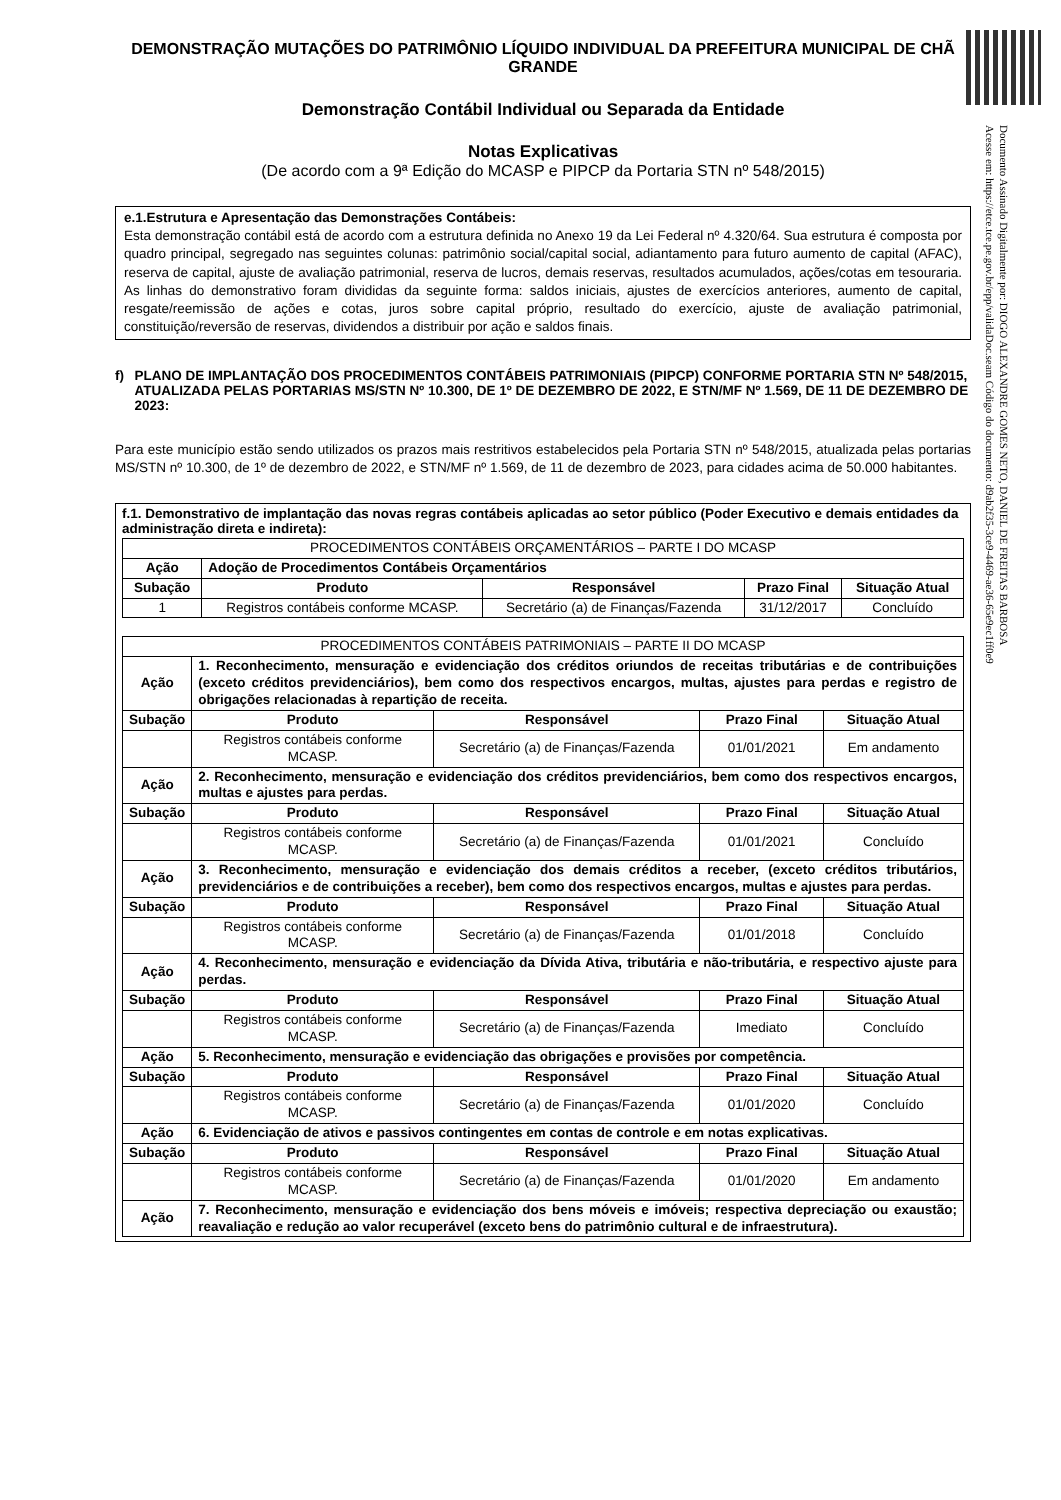Documento Assinado Digitalmente por: DIOGO ALEXANDRE GOMES NETO, DANIEL DE FREITAS BARBOSA
Acesse em: https://etce.tce.pe.gov.br/epp/validaDoc.seam Código do documento: d9ab2f35-3ce9-4469-ae36-65e9ec1ff0e9
DEMONSTRAÇÃO MUTAÇÕES DO PATRIMÔNIO LÍQUIDO INDIVIDUAL DA PREFEITURA MUNICIPAL DE CHÃ GRANDE
Demonstração Contábil Individual ou Separada da Entidade
Notas Explicativas
(De acordo com a 9ª Edição do MCASP e PIPCP da Portaria STN nº 548/2015)
e.1.Estrutura e Apresentação das Demonstrações Contábeis:
Esta demonstração contábil está de acordo com a estrutura definida no Anexo 19 da Lei Federal nº 4.320/64. Sua estrutura é composta por quadro principal, segregado nas seguintes colunas: patrimônio social/capital social, adiantamento para futuro aumento de capital (AFAC), reserva de capital, ajuste de avaliação patrimonial, reserva de lucros, demais reservas, resultados acumulados, ações/cotas em tesouraria. As linhas do demonstrativo foram divididas da seguinte forma: saldos iniciais, ajustes de exercícios anteriores, aumento de capital, resgate/reemissão de ações e cotas, juros sobre capital próprio, resultado do exercício, ajuste de avaliação patrimonial, constituição/reversão de reservas, dividendos a distribuir por ação e saldos finais.
f) PLANO DE IMPLANTAÇÃO DOS PROCEDIMENTOS CONTÁBEIS PATRIMONIAIS (PIPCP) CONFORME PORTARIA STN Nº 548/2015, ATUALIZADA PELAS PORTARIAS MS/STN Nº 10.300, DE 1º DE DEZEMBRO DE 2022, E STN/MF Nº 1.569, DE 11 DE DEZEMBRO DE 2023:
Para este município estão sendo utilizados os prazos mais restritivos estabelecidos pela Portaria STN nº 548/2015, atualizada pelas portarias MS/STN nº 10.300, de 1º de dezembro de 2022, e STN/MF nº 1.569, de 11 de dezembro de 2023, para cidades acima de 50.000 habitantes.
f.1. Demonstrativo de implantação das novas regras contábeis aplicadas ao setor público (Poder Executivo e demais entidades da administração direta e indireta):
| PROCEDIMENTOS CONTÁBEIS ORÇAMENTÁRIOS – PARTE I DO MCASP | | | | |
| Ação | Adoção de Procedimentos Contábeis Orçamentários | | | |
| Subação | Produto | Responsável | Prazo Final | Situação Atual |
| 1 | Registros contábeis conforme MCASP. | Secretário (a) de Finanças/Fazenda | 31/12/2017 | Concluído |
| PROCEDIMENTOS CONTÁBEIS PATRIMONIAIS – PARTE II DO MCASP | | | | |
| Ação | 1. Reconhecimento, mensuração e evidenciação dos créditos oriundos de receitas tributárias e de contribuições (exceto créditos previdenciários), bem como dos respectivos encargos, multas, ajustes para perdas e registro de obrigações relacionadas à repartição de receita. | | | |
| Subação | Produto | Responsável | Prazo Final | Situação Atual |
| | Registros contábeis conforme MCASP. | Secretário (a) de Finanças/Fazenda | 01/01/2021 | Em andamento |
| Ação | 2. Reconhecimento, mensuração e evidenciação dos créditos previdenciários, bem como dos respectivos encargos, multas e ajustes para perdas. | | | |
| Subação | Produto | Responsável | Prazo Final | Situação Atual |
| | Registros contábeis conforme MCASP. | Secretário (a) de Finanças/Fazenda | 01/01/2021 | Concluído |
| Ação | 3. Reconhecimento, mensuração e evidenciação dos demais créditos a receber, (exceto créditos tributários, previdenciários e de contribuições a receber), bem como dos respectivos encargos, multas e ajustes para perdas. | | | |
| Subação | Produto | Responsável | Prazo Final | Situação Atual |
| | Registros contábeis conforme MCASP. | Secretário (a) de Finanças/Fazenda | 01/01/2018 | Concluído |
| Ação | 4. Reconhecimento, mensuração e evidenciação da Dívida Ativa, tributária e não-tributária, e respectivo ajuste para perdas. | | | |
| Subação | Produto | Responsável | Prazo Final | Situação Atual |
| | Registros contábeis conforme MCASP. | Secretário (a) de Finanças/Fazenda | Imediato | Concluído |
| Ação | 5. Reconhecimento, mensuração e evidenciação das obrigações e provisões por competência. | | | |
| Subação | Produto | Responsável | Prazo Final | Situação Atual |
| | Registros contábeis conforme MCASP. | Secretário (a) de Finanças/Fazenda | 01/01/2020 | Concluído |
| Ação | 6. Evidenciação de ativos e passivos contingentes em contas de controle e em notas explicativas. | | | |
| Subação | Produto | Responsável | Prazo Final | Situação Atual |
| | Registros contábeis conforme MCASP. | Secretário (a) de Finanças/Fazenda | 01/01/2020 | Em andamento |
| Ação | 7. Reconhecimento, mensuração e evidenciação dos bens móveis e imóveis; respectiva depreciação ou exaustão; reavaliação e redução ao valor recuperável (exceto bens do patrimônio cultural e de infraestrutura). | | | |